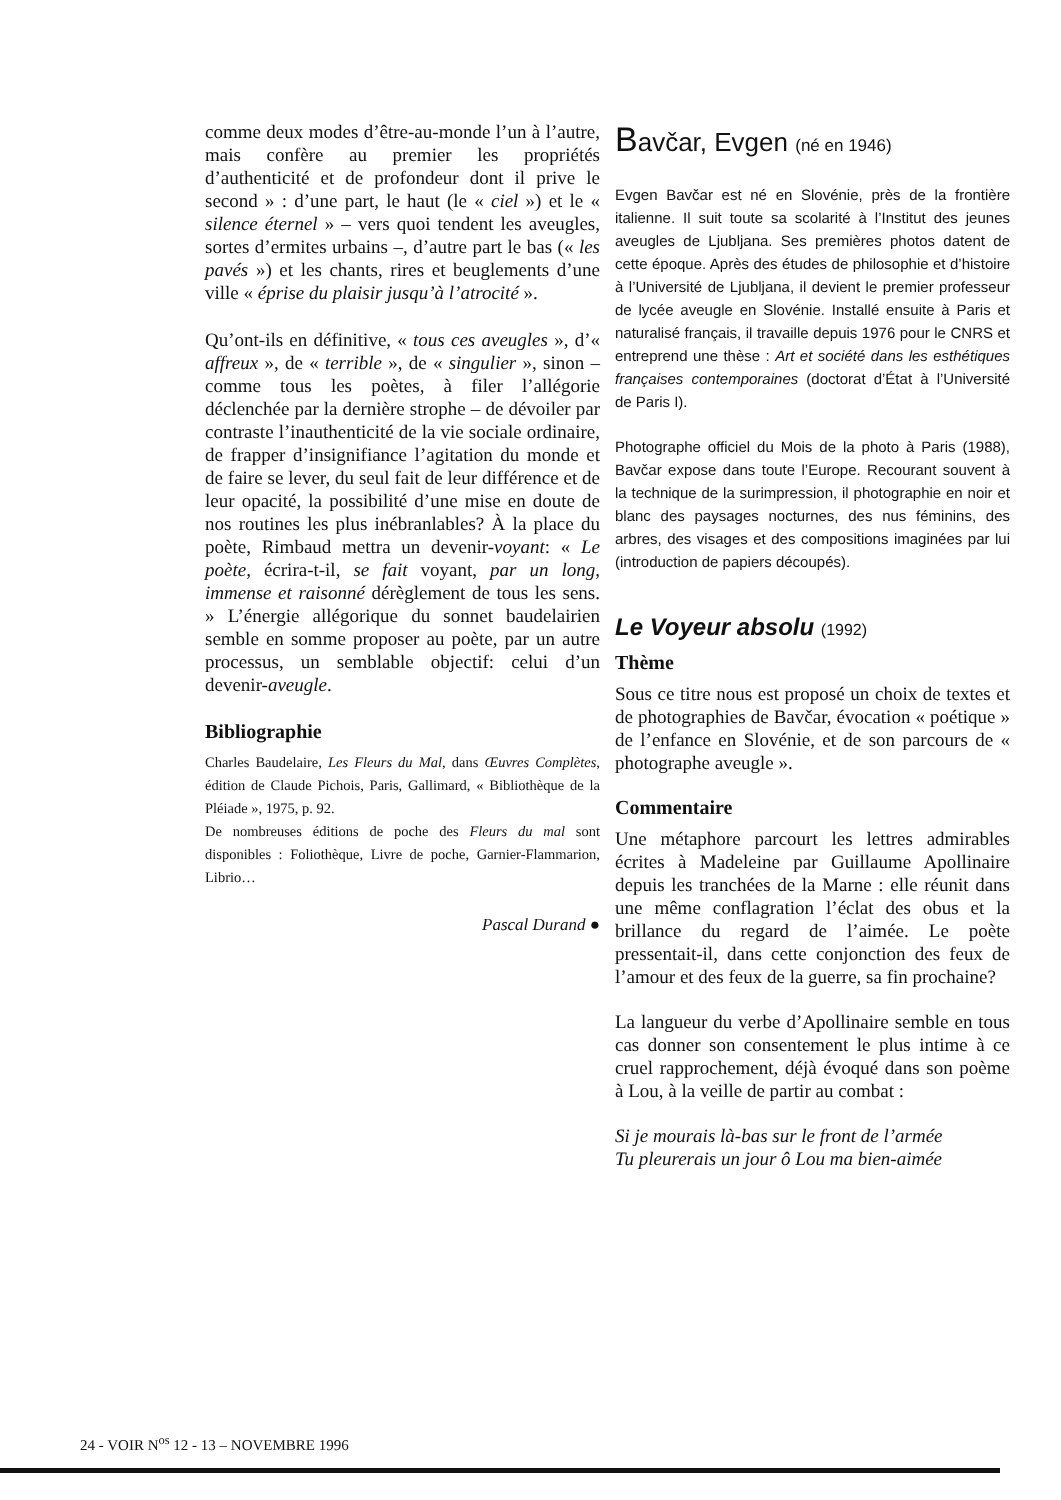comme deux modes d’être-au-monde l’un à l’autre, mais confère au premier les propriétés d’authenticité et de profondeur dont il prive le second » : d’une part, le haut (le « ciel ») et le « silence éternel » – vers quoi tendent les aveugles, sortes d’ermites urbains –, d’autre part le bas (« les pavés ») et les chants, rires et beuglements d’une ville « éprise du plaisir jusqu’à l’atrocité ».
Qu’ont-ils en définitive, « tous ces aveugles », d’« affreux », de « terrible », de « singulier », sinon – comme tous les poètes, à filer l’allégorie déclenchée par la dernière strophe – de dévoiler par contraste l’inauthenticité de la vie sociale ordinaire, de frapper d’insignifiance l’agitation du monde et de faire se lever, du seul fait de leur différence et de leur opacité, la possibilité d’une mise en doute de nos routines les plus inébranlables? À la place du poète, Rimbaud mettra un devenir-voyant: « Le poète, écrira-t-il, se fait voyant, par un long, immense et raisonné dérèglement de tous les sens. » L’énergie allégorique du sonnet baudelairien semble en somme proposer au poète, par un autre processus, un semblable objectif: celui d’un devenir-aveugle.
Bibliographie
Charles Baudelaire, Les Fleurs du Mal, dans Œuvres Complètes, édition de Claude Pichois, Paris, Gallimard, « Bibliothèque de la Pléiade », 1975, p. 92.
De nombreuses éditions de poche des Fleurs du mal sont disponibles : Foliothèque, Livre de poche, Garnier-Flammarion, Librio…
Pascal Durand ●
Bavčar, Evgen (né en 1946)
Evgen Bavčar est né en Slovénie, près de la frontière italienne. Il suit toute sa scolarité à l’Institut des jeunes aveugles de Ljubljana. Ses premières photos datent de cette époque. Après des études de philosophie et d’histoire à l’Université de Ljubljana, il devient le premier professeur de lycée aveugle en Slovénie. Installé ensuite à Paris et naturalisé français, il travaille depuis 1976 pour le CNRS et entreprend une thèse : Art et société dans les esthétiques françaises contemporaines (doctorat d’État à l’Université de Paris I).
Photographe officiel du Mois de la photo à Paris (1988), Bavčar expose dans toute l’Europe. Recourant souvent à la technique de la surimpression, il photographie en noir et blanc des paysages nocturnes, des nus féminins, des arbres, des visages et des compositions imaginées par lui (introduction de papiers découpés).
Le Voyeur absolu (1992)
Thème
Sous ce titre nous est proposé un choix de textes et de photographies de Bavčar, évocation « poétique » de l’enfance en Slovénie, et de son parcours de « photographe aveugle ».
Commentaire
Une métaphore parcourt les lettres admirables écrites à Madeleine par Guillaume Apollinaire depuis les tranchées de la Marne : elle réunit dans une même conflagration l’éclat des obus et la brillance du regard de l’aimée. Le poète pressentait-il, dans cette conjonction des feux de l’amour et des feux de la guerre, sa fin prochaine?
La langueur du verbe d’Apollinaire semble en tous cas donner son consentement le plus intime à ce cruel rapprochement, déjà évoqué dans son poème à Lou, à la veille de partir au combat :
Si je mourais là-bas sur le front de l’armée
Tu pleurerais un jour ô Lou ma bien-aimée
24 - VOIR N<sup>os</sup> 12 - 13 – NOVEMBRE 1996